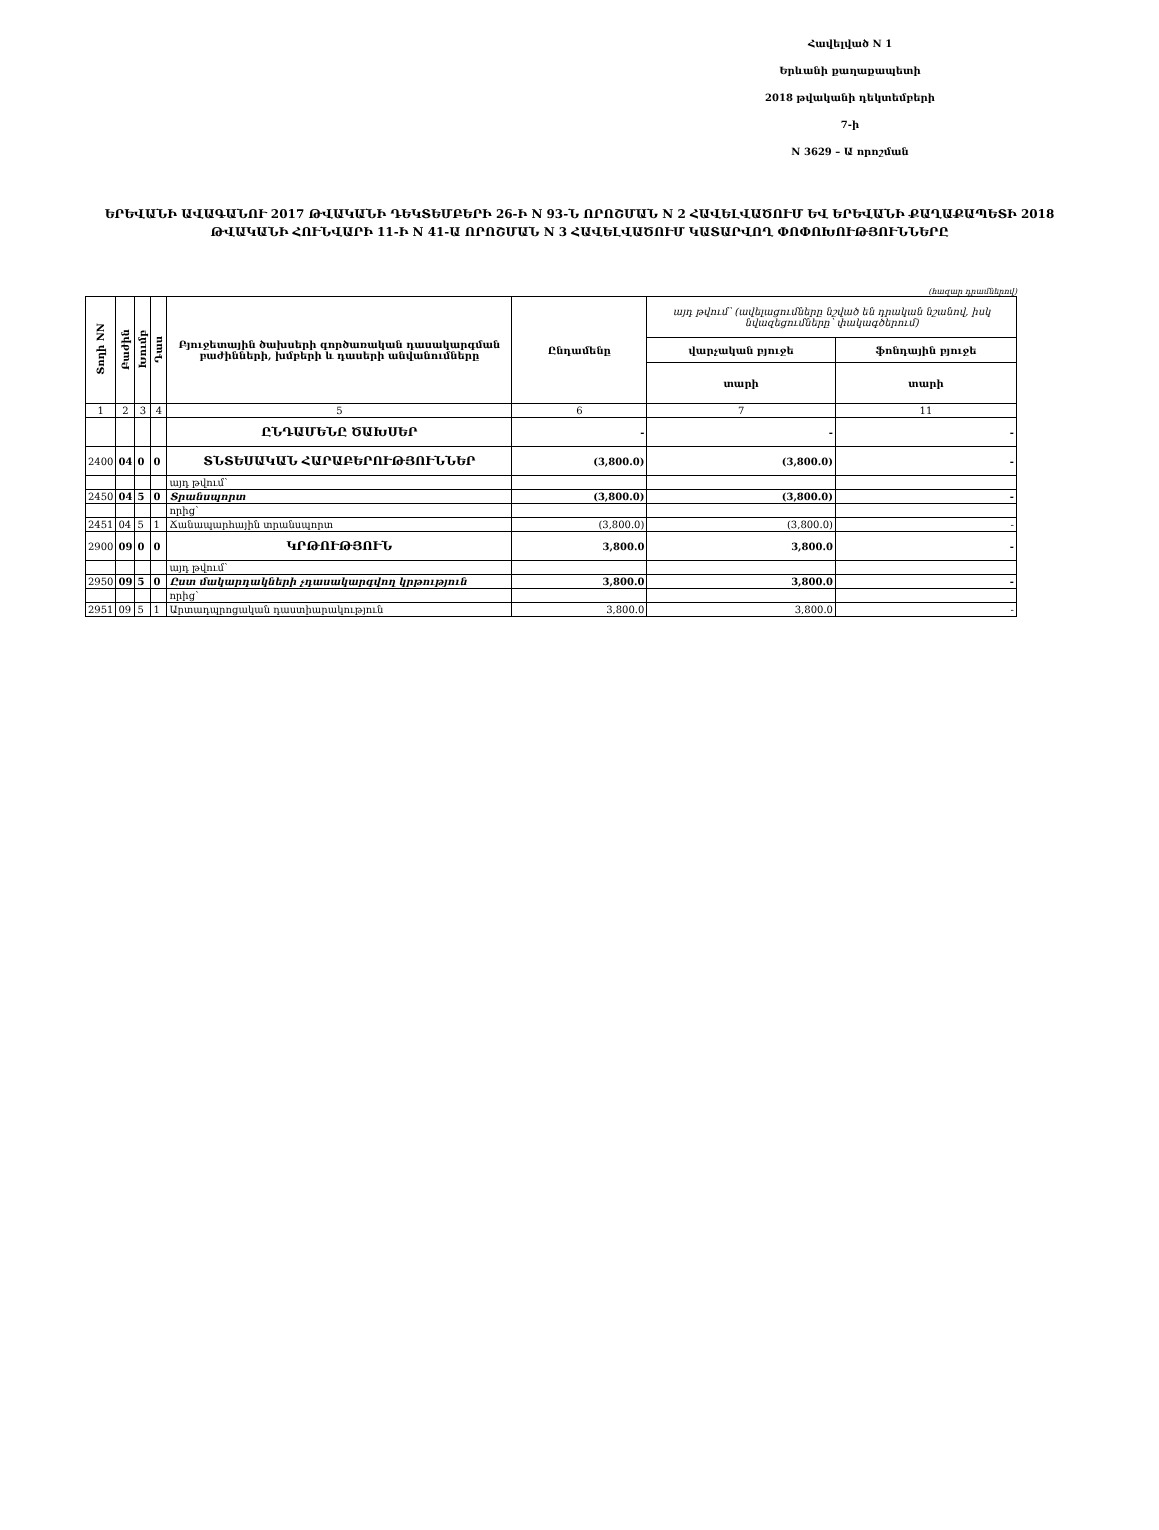Հավելված N 1
Երևանի քաղաքապետի
2018 թվականի դեկտեմբերի 7-ի
N 3629 – Ա որոշման
ԵՐԵՎԱՆԻ ԱՎԱԳԱՆՈՒ 2017 ԹՎԱԿԱՆԻ ԴԵԿՏԵՄԲԵՐԻ 26-Ի N 93-Ն ՈՐՈՇՄԱՆ N 2 ՀԱՎԵԼՎԱԾՈՒՄ ԵՎ ԵՐԵՎԱՆԻ ՔԱՂԱՔԱՊԵՏԻ 2018 ԹՎԱԿԱՆԻ ՀՈՒՆՎԱՐԻ 11-Ի N 41-Ա ՈՐՈՇՄԱՆ N 3 ՀԱՎԵԼՎԱԾՈՒՄ ԿԱՏԱՐՎՈՂ ՓՈՓՈԽՈՒԹՅՈՒՆՆԵՐԸ
(հազար դրամներով)
| Տողի NN | Բաժին | Խումբ | Դաս | Բյուջետային ծախսերի գործառական դասակարգման բաժինների, խմբերի և դասերի անվանումները | Ընդամենը | այդ թվում՝ (ավելացումները նշված են դրական նշանով, իսկ նվազեցումները՝ փակագծերում) | |
| | | | | | | վարչական բյուջե | ֆոնդային բյուջե |
| | | | | | | տարի | տարի |
| 1 | 2 | 3 | 4 | 5 | 6 | 7 | 11 |
| | | | | ԸՆԴԱՄԵՆԸ ԾԱԽՍԵՐ | - | - | - |
| 2400 | 04 | 0 | 0 | ՏՆՏԵՍԱԿԱՆ ՀԱՐԱԲԵՐՈՒԹՅՈՒՆՆԵՐ | (3,800.0) | (3,800.0) | - |
| | | | | այդ թվում՝ | | | |
| 2450 | 04 | 5 | 0 | Տրանսպորտ | (3,800.0) | (3,800.0) | - |
| | | | | որից` | | | |
| 2451 | 04 | 5 | 1 | Ճանապարհային տրանսպորտ | (3,800.0) | (3,800.0) | - |
| 2900 | 09 | 0 | 0 | ԿՐԹՈՒԹՅՈՒՆ | 3,800.0 | 3,800.0 | - |
| | | | | այդ թվում՝ | | | |
| 2950 | 09 | 5 | 0 | Ըստ մակարդակների չդասակարգվող կրթություն | 3,800.0 | 3,800.0 | - |
| | | | | որից` | | | |
| 2951 | 09 | 5 | 1 | Արտադպրոցական դաստիարակություն | 3,800.0 | 3,800.0 | - |